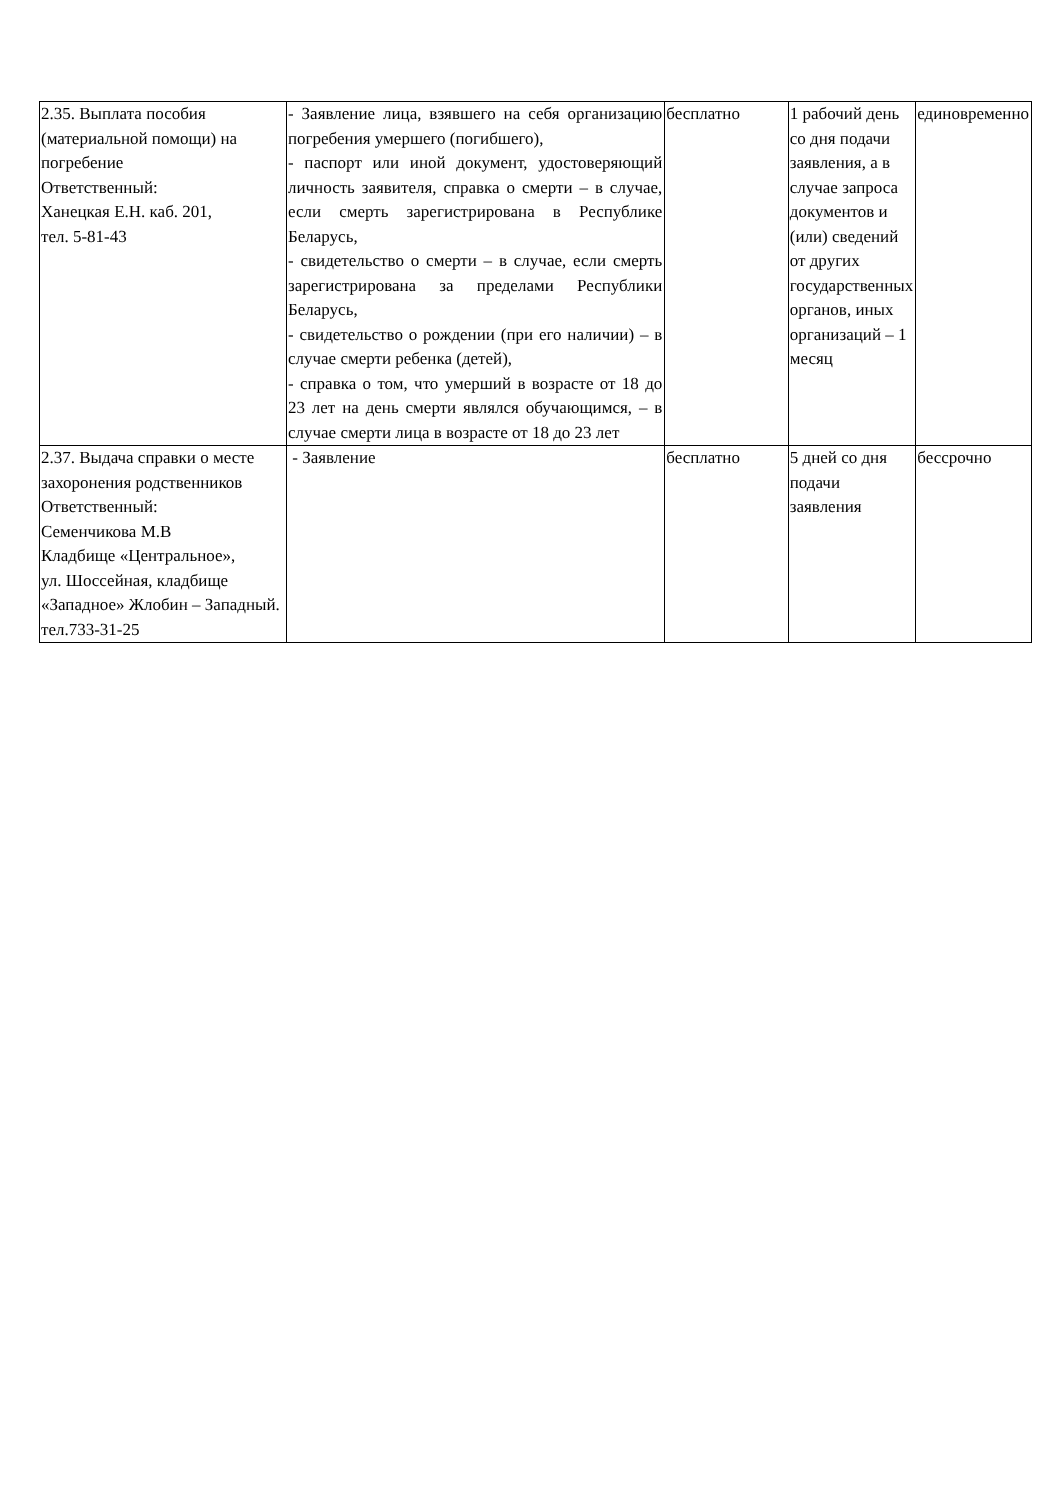| 2.35. Выплата пособия (материальной помощи) на погребение Ответственный: Ханецкая Е.Н. каб. 201, тел. 5-81-43 | - Заявление лица, взявшего на себя организацию погребения умершего (погибшего), - паспорт или иной документ, удостоверяющий личность заявителя, справка о смерти – в случае, если смерть зарегистрирована в Республике Беларусь, - свидетельство о смерти – в случае, если смерть зарегистрирована за пределами Республики Беларусь, - свидетельство о рождении (при его наличии) – в случае смерти ребенка (детей), - справка о том, что умерший в возрасте от 18 до 23 лет на день смерти являлся обучающимся, – в случае смерти лица в возрасте от 18 до 23 лет | бесплатно | 1 рабочий день со дня подачи заявления, а в случае запроса документов и (или) сведений от других государственных органов, иных организаций – 1 месяц | единовременно |
| 2.37. Выдача справки о месте захоронения родственников Ответственный: Семенчикова М.В Кладбище «Центральное», ул. Шоссейная, кладбище «Западное» Жлобин – Западный. тел.733-31-25 | - Заявление | бесплатно | 5 дней со дня подачи заявления | бессрочно |